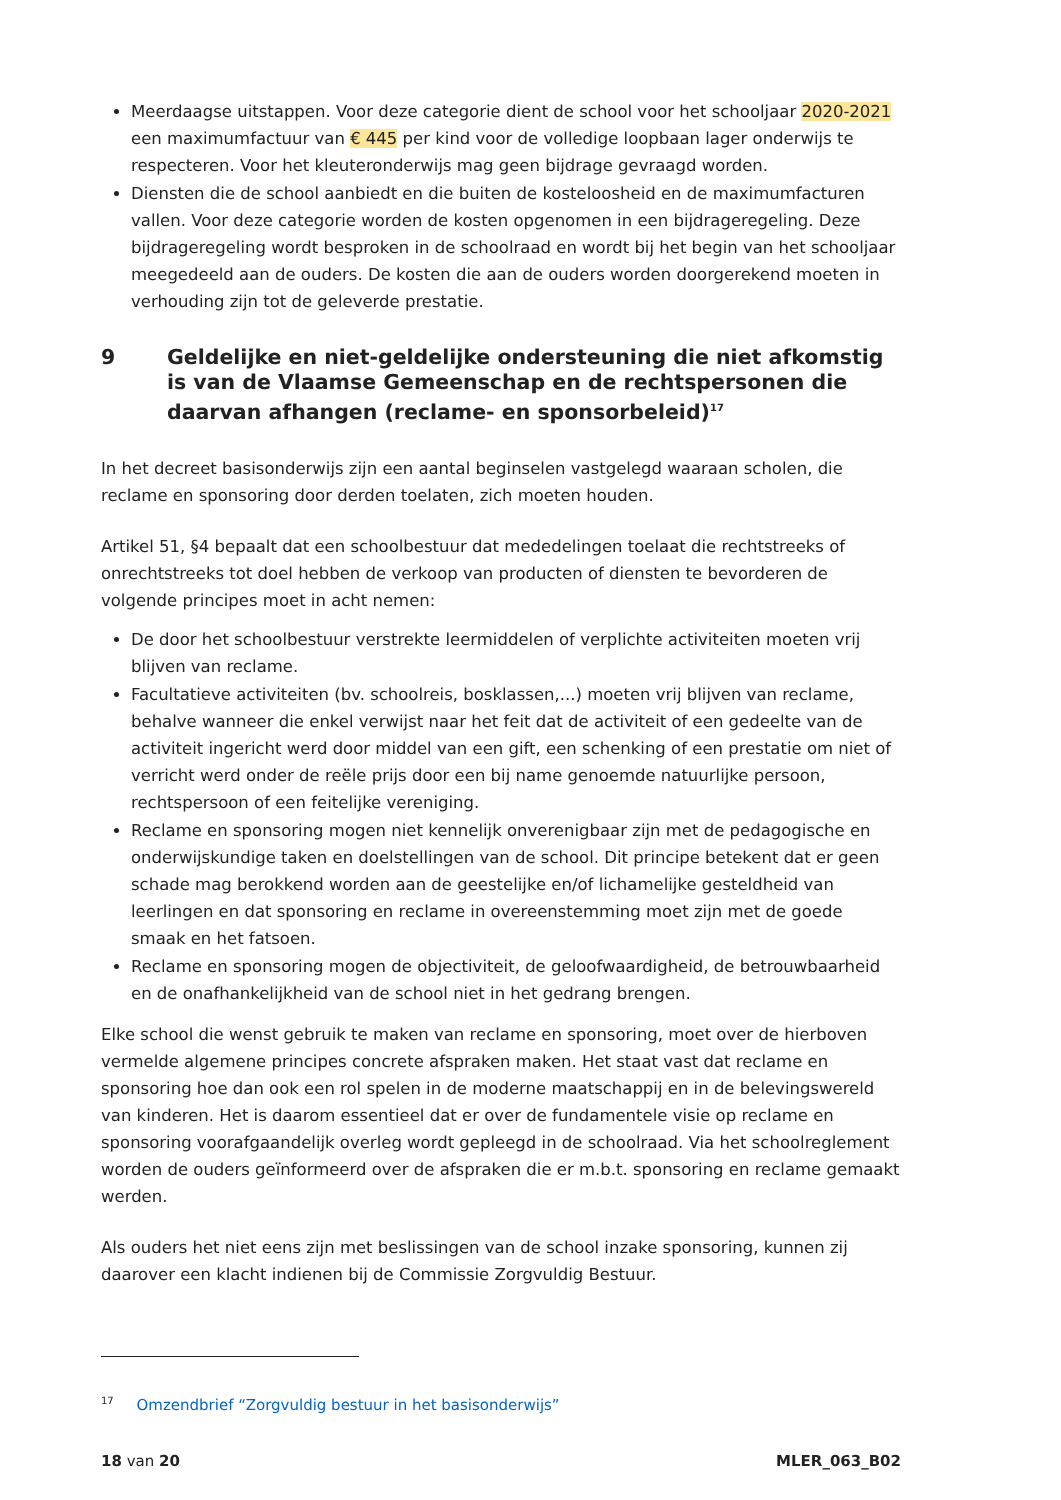Meerdaagse uitstappen. Voor deze categorie dient de school voor het schooljaar 2020-2021 een maximumfactuur van € 445 per kind voor de volledige loopbaan lager onderwijs te respecteren. Voor het kleuteronderwijs mag geen bijdrage gevraagd worden.
Diensten die de school aanbiedt en die buiten de kosteloosheid en de maximumfacturen vallen. Voor deze categorie worden de kosten opgenomen in een bijdrageregeling. Deze bijdrageregeling wordt besproken in de schoolraad en wordt bij het begin van het schooljaar meegedeeld aan de ouders. De kosten die aan de ouders worden doorgerekend moeten in verhouding zijn tot de geleverde prestatie.
9 Geldelijke en niet-geldelijke ondersteuning die niet afkomstig is van de Vlaamse Gemeenschap en de rechtspersonen die daarvan afhangen (reclame- en sponsorbeleid)<sup>17</sup>
In het decreet basisonderwijs zijn een aantal beginselen vastgelegd waaraan scholen, die reclame en sponsoring door derden toelaten, zich moeten houden.
Artikel 51, §4 bepaalt dat een schoolbestuur dat mededelingen toelaat die rechtstreeks of onrechtstreeks tot doel hebben de verkoop van producten of diensten te bevorderen de volgende principes moet in acht nemen:
De door het schoolbestuur verstrekte leermiddelen of verplichte activiteiten moeten vrij blijven van reclame.
Facultatieve activiteiten (bv. schoolreis, bosklassen,...) moeten vrij blijven van reclame, behalve wanneer die enkel verwijst naar het feit dat de activiteit of een gedeelte van de activiteit ingericht werd door middel van een gift, een schenking of een prestatie om niet of verricht werd onder de reële prijs door een bij name genoemde natuurlijke persoon, rechtspersoon of een feitelijke vereniging.
Reclame en sponsoring mogen niet kennelijk onverenigbaar zijn met de pedagogische en onderwijskundige taken en doelstellingen van de school. Dit principe betekent dat er geen schade mag berokkend worden aan de geestelijke en/of lichamelijke gesteldheid van leerlingen en dat sponsoring en reclame in overeenstemming moet zijn met de goede smaak en het fatsoen.
Reclame en sponsoring mogen de objectiviteit, de geloofwaardigheid, de betrouwbaarheid en de onafhankelijkheid van de school niet in het gedrang brengen.
Elke school die wenst gebruik te maken van reclame en sponsoring, moet over de hierboven vermelde algemene principes concrete afspraken maken. Het staat vast dat reclame en sponsoring hoe dan ook een rol spelen in de moderne maatschappij en in de belevingswereld van kinderen. Het is daarom essentieel dat er over de fundamentele visie op reclame en sponsoring voorafgaandelijk overleg wordt gepleegd in de schoolraad. Via het schoolreglement worden de ouders geïnformeerd over de afspraken die er m.b.t. sponsoring en reclame gemaakt werden.
Als ouders het niet eens zijn met beslissingen van de school inzake sponsoring, kunnen zij daarover een klacht indienen bij de Commissie Zorgvuldig Bestuur.
<sup>17</sup> Omzendbrief “Zorgvuldig bestuur in het basisonderwijs”
18 van 20 MLER_063_B02